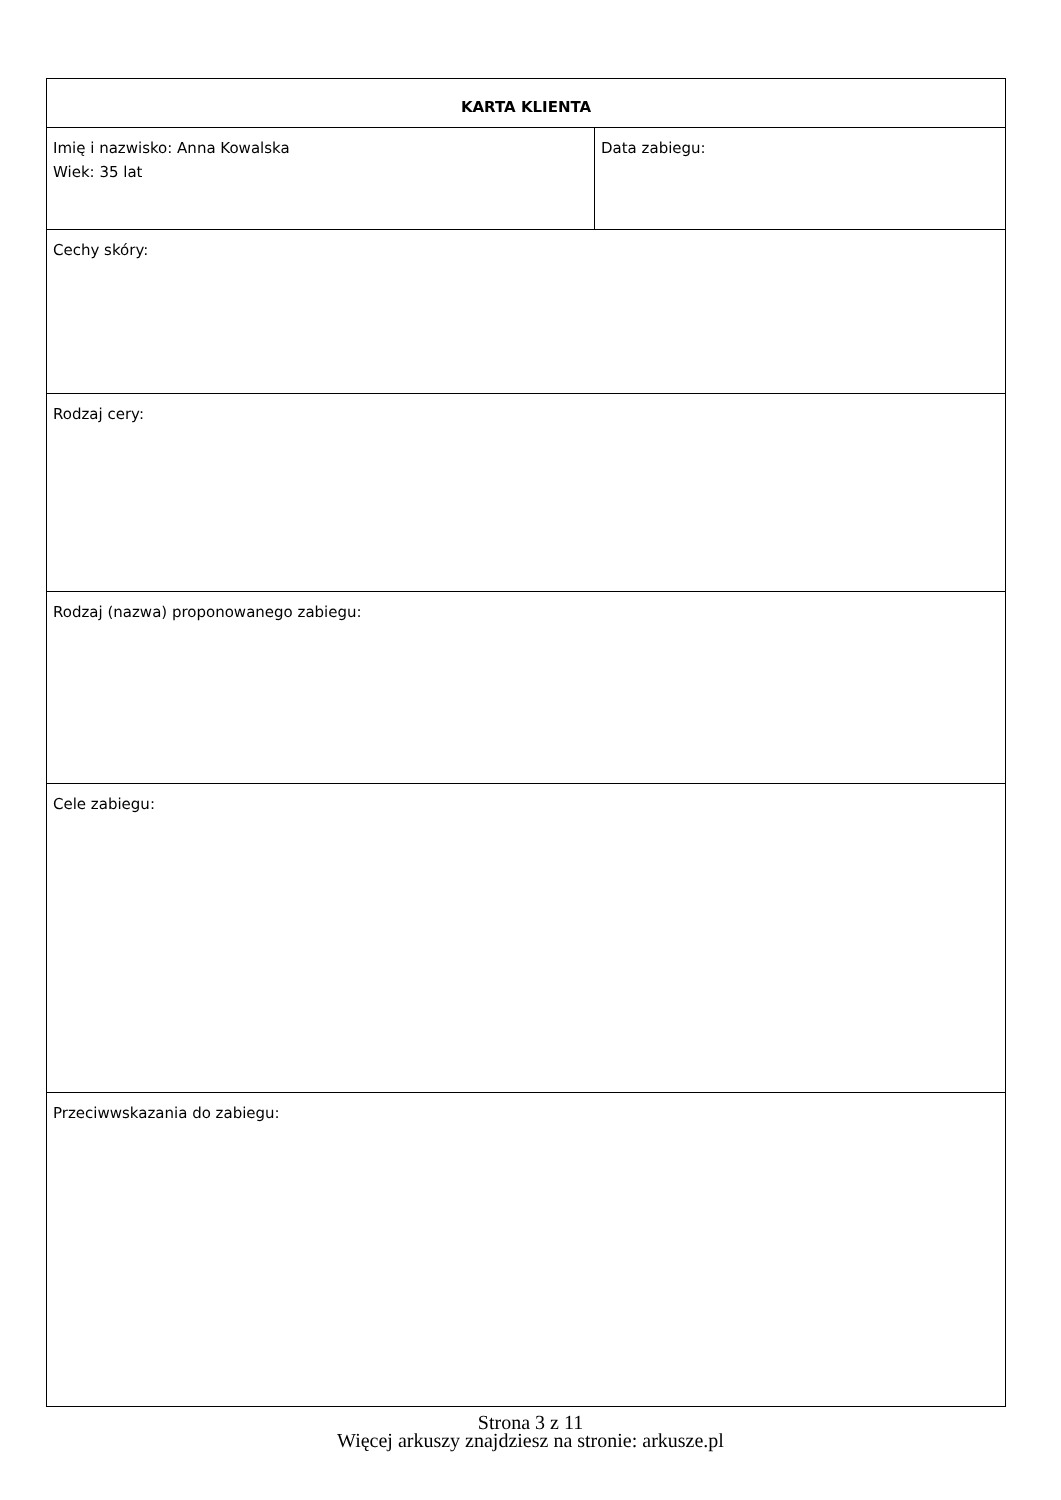| KARTA KLIENTA | |
| Imię i nazwisko: Anna Kowalska Wiek: 35 lat | Data zabiegu: |
| Cechy skóry: | |
| Rodzaj cery: | |
| Rodzaj (nazwa) proponowanego zabiegu: | |
| Cele zabiegu: | |
| Przeciwwskazania do zabiegu: | |
Strona 3 z 11
Więcej arkuszy znajdziesz na stronie: arkusze.pl